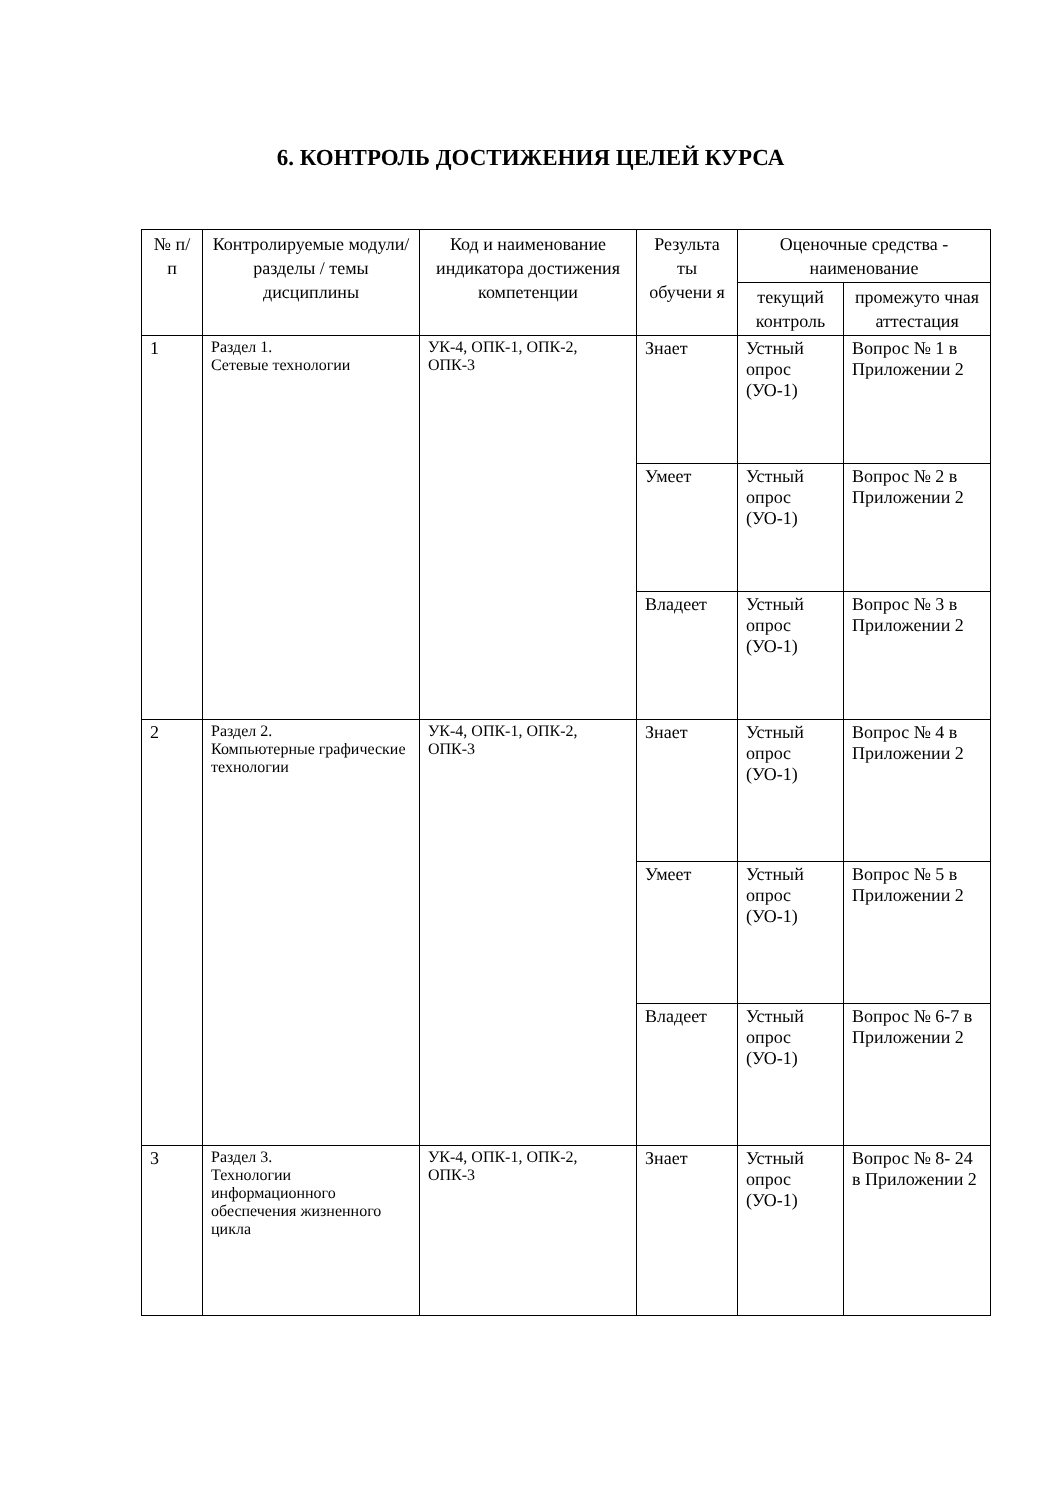6. КОНТРОЛЬ ДОСТИЖЕНИЯ ЦЕЛЕЙ КУРСА
| № п/п | Контролируемые модули/ разделы / темы дисциплины | Код и наименование индикатора достижения компетенции | Результа ты обучени я | Оценочные средства - наименование | |
| --- | --- | --- | --- | --- | --- |
| | | | | текущий контроль | промежуто чная аттестация |
| 1 | Раздел 1. Сетевые технологии | УК-4, ОПК-1, ОПК-2, ОПК-3 | Знает | Устный опрос (УО-1) | Вопрос № 1 в Приложении 2 |
| | | | Умеет | Устный опрос (УО-1) | Вопрос № 2 в Приложении 2 |
| | | | Владеет | Устный опрос (УО-1) | Вопрос № 3 в Приложении 2 |
| 2 | Раздел 2. Компьютерные графические технологии | УК-4, ОПК-1, ОПК-2, ОПК-3 | Знает | Устный опрос (УО-1) | Вопрос № 4 в Приложении 2 |
| | | | Умеет | Устный опрос (УО-1) | Вопрос № 5 в Приложении 2 |
| | | | Владеет | Устный опрос (УО-1) | Вопрос № 6-7 в Приложении 2 |
| 3 | Раздел 3. Технологии информационного обеспечения жизненного цикла | УК-4, ОПК-1, ОПК-2, ОПК-3 | Знает | Устный опрос (УО-1) | Вопрос № 8- 24 в Приложении 2 |